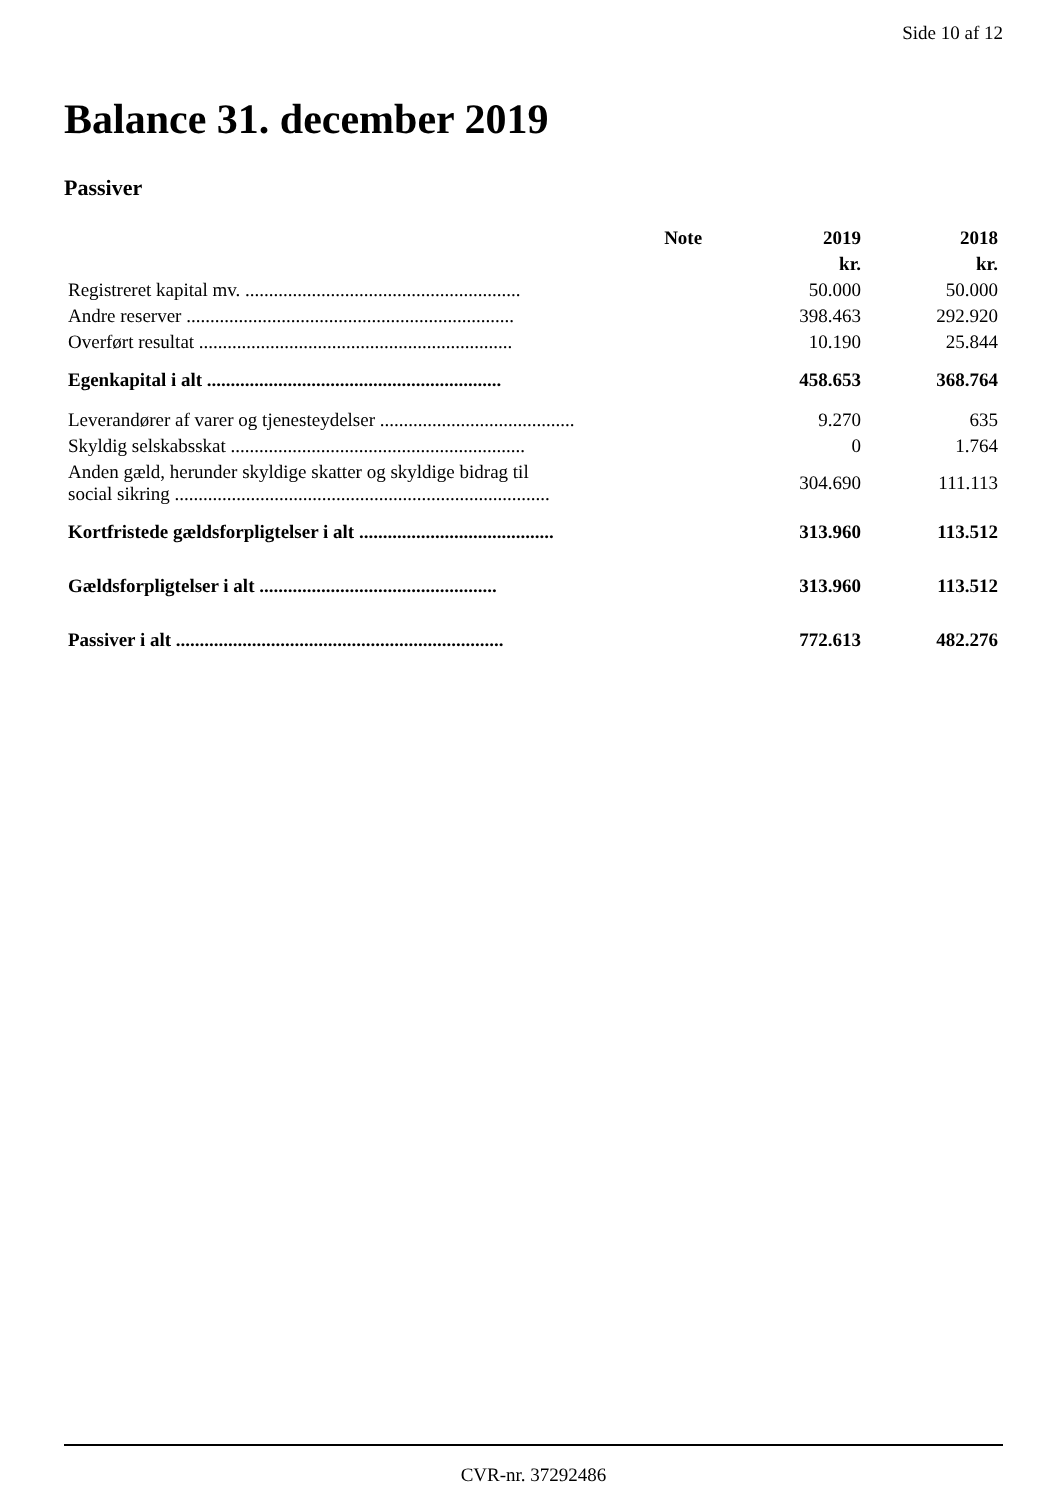Side 10 af 12
Balance 31. december 2019
Passiver
| | Note | 2019 | 2018 |
| --- | --- | --- | --- |
| | | kr. | kr. |
| Registreret kapital mv. .......................................................... | | 50.000 | 50.000 |
| Andre reserver ..................................................................... | | 398.463 | 292.920 |
| Overført resultat .................................................................. | | 10.190 | 25.844 |
| Egenkapital i alt .............................................................. | | 458.653 | 368.764 |
| Leverandører af varer og tjenesteydelser ......................................... | | 9.270 | 635 |
| Skyldig selskabsskat .............................................................. | | 0 | 1.764 |
| Anden gæld, herunder skyldige skatter og skyldige bidrag til social sikring ............................................................................... | | 304.690 | 111.113 |
| Kortfristede gældsforpligtelser i alt ......................................... | | 313.960 | 113.512 |
| Gældsforpligtelser i alt .................................................. | | 313.960 | 113.512 |
| Passiver i alt ..................................................................... | | 772.613 | 482.276 |
CVR-nr. 37292486